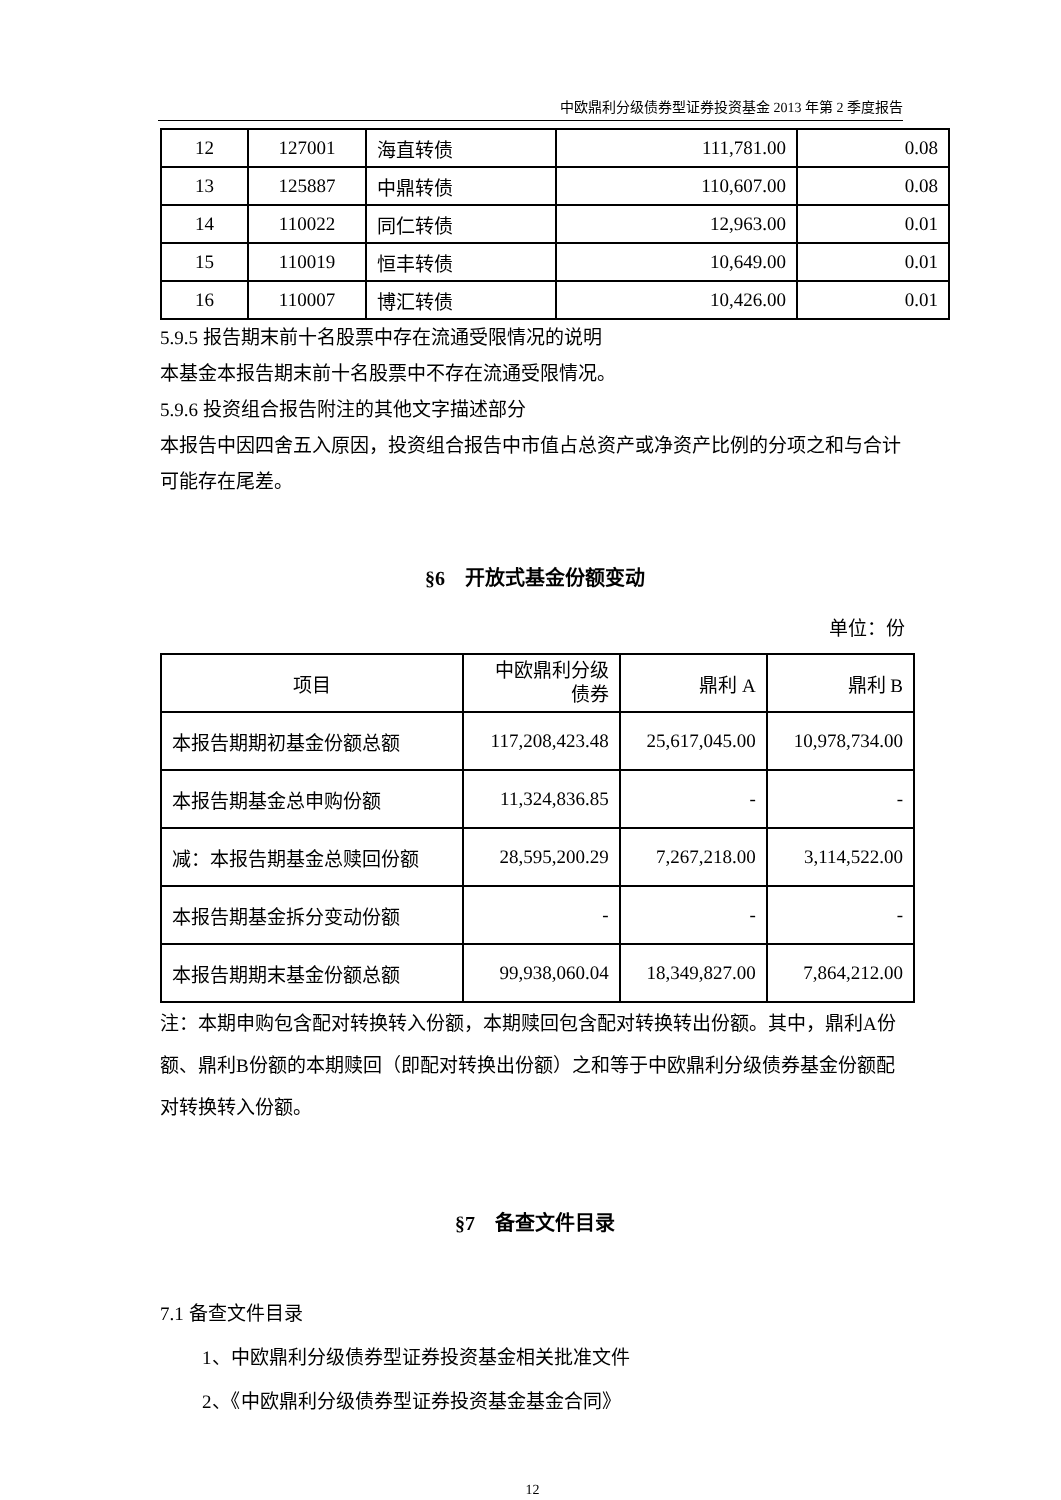中欧鼎利分级债券型证券投资基金 2013 年第 2 季度报告
| 12 | 127001 | 海直转债 | 111,781.00 | 0.08 |
| 13 | 125887 | 中鼎转债 | 110,607.00 | 0.08 |
| 14 | 110022 | 同仁转债 | 12,963.00 | 0.01 |
| 15 | 110019 | 恒丰转债 | 10,649.00 | 0.01 |
| 16 | 110007 | 博汇转债 | 10,426.00 | 0.01 |
5.9.5 报告期末前十名股票中存在流通受限情况的说明
本基金本报告期末前十名股票中不存在流通受限情况。
5.9.6 投资组合报告附注的其他文字描述部分
本报告中因四舍五入原因，投资组合报告中市值占总资产或净资产比例的分项之和与合计可能存在尾差。
§6　开放式基金份额变动
单位：份
| 项目 | 中欧鼎利分级 债券 | 鼎利 A | 鼎利 B |
| --- | --- | --- | --- |
| 本报告期期初基金份额总额 | 117,208,423.48 | 25,617,045.00 | 10,978,734.00 |
| 本报告期基金总申购份额 | 11,324,836.85 | - | - |
| 减：本报告期基金总赎回份额 | 28,595,200.29 | 7,267,218.00 | 3,114,522.00 |
| 本报告期基金拆分变动份额 | - | - | - |
| 本报告期期末基金份额总额 | 99,938,060.04 | 18,349,827.00 | 7,864,212.00 |
注：本期申购包含配对转换转入份额，本期赎回包含配对转换转出份额。其中，鼎利A份额、鼎利B份额的本期赎回（即配对转换出份额）之和等于中欧鼎利分级债券基金份额配对转换转入份额。
§7　备查文件目录
7.1 备查文件目录
1、中欧鼎利分级债券型证券投资基金相关批准文件
2、《中欧鼎利分级债券型证券投资基金基金合同》
12